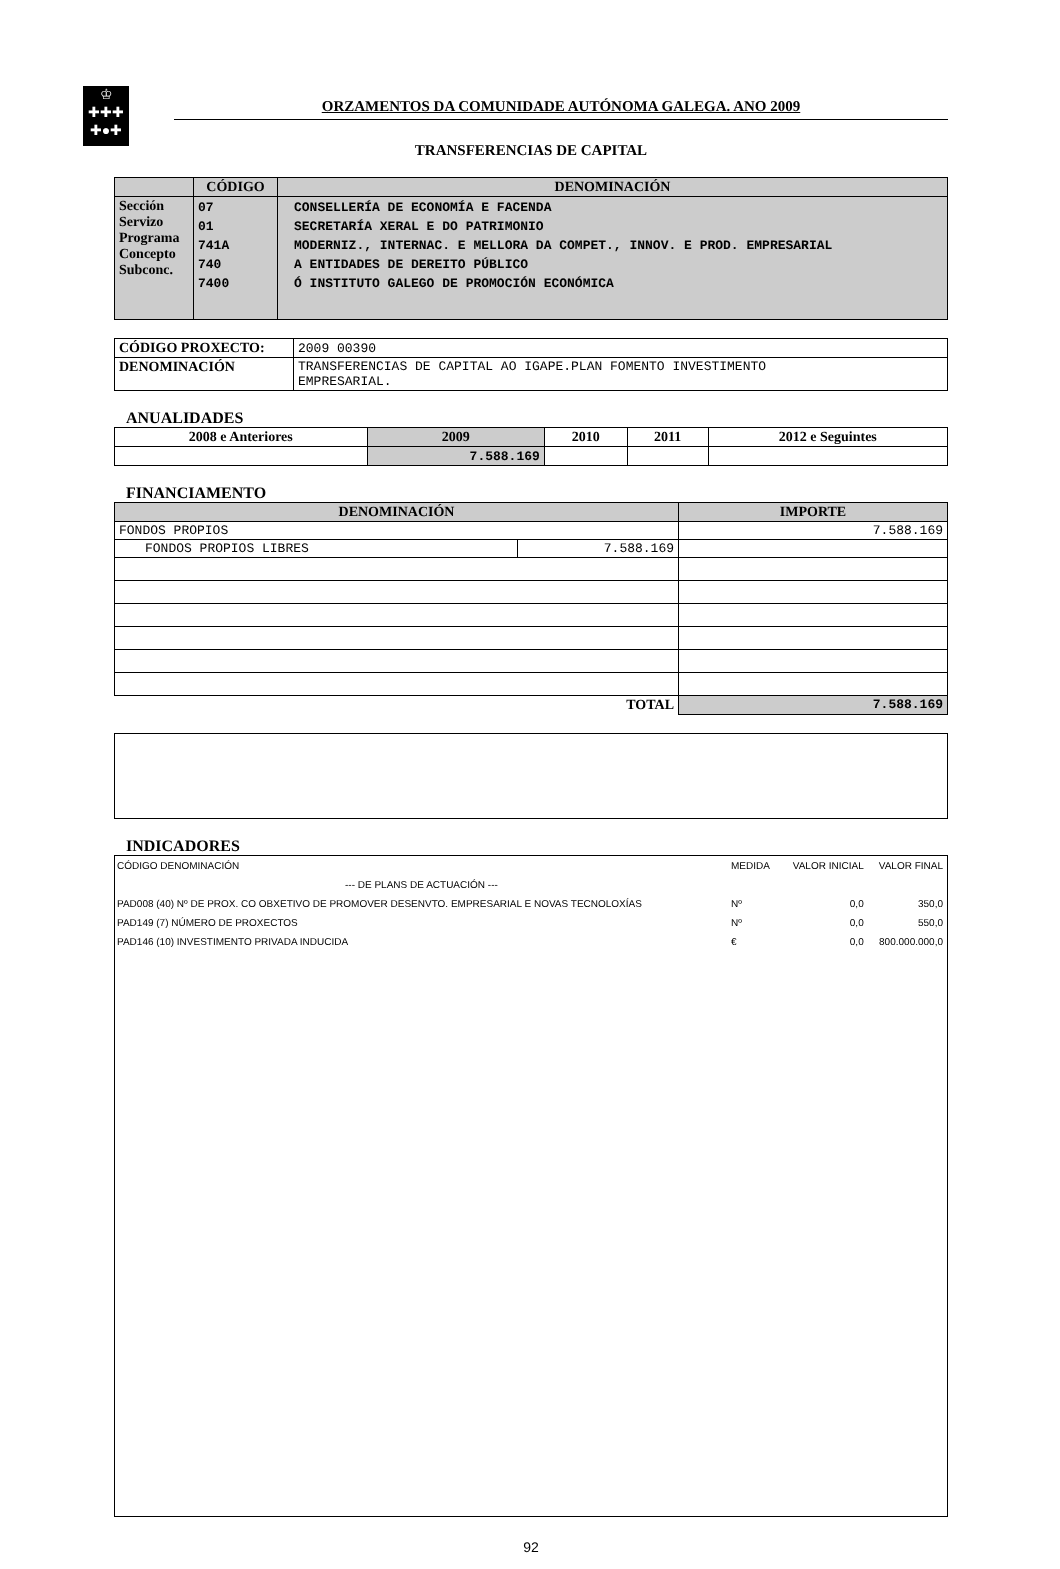♔
✚✚✚
✚●✚
ORZAMENTOS DA COMUNIDADE AUTÓNOMA GALEGA. ANO 2009
TRANSFERENCIAS DE CAPITAL
| | CÓDIGO | DENOMINACIÓN |
| --- | --- | --- |
| Sección Servizo Programa Concepto Subconc. | 07 01 741A 740 7400 | CONSELLERÍA DE ECONOMÍA E FACENDA SECRETARÍA XERAL E DO PATRIMONIO MODERNIZ., INTERNAC. E MELLORA DA COMPET., INNOV. E PROD. EMPRESARIAL A ENTIDADES DE DEREITO PÚBLICO Ó INSTITUTO GALEGO DE PROMOCIÓN ECONÓMICA |
| CÓDIGO PROXECTO: | 2009 00390 |
| DENOMINACIÓN | TRANSFERENCIAS DE CAPITAL AO IGAPE.PLAN FOMENTO INVESTIMENTO EMPRESARIAL. |
ANUALIDADES
| 2008 e Anteriores | 2009 | 2010 | 2011 | 2012 e Seguintes |
| --- | --- | --- | --- | --- |
| | 7.588.169 | | | |
FINANCIAMENTO
| DENOMINACIÓN | | IMPORTE |
| --- | --- | --- |
| FONDOS PROPIOS | | 7.588.169 |
| FONDOS PROPIOS LIBRES | 7.588.169 | |
| TOTAL | | 7.588.169 |
INDICADORES
| CÓDIGO DENOMINACIÓN | MEDIDA | VALOR INICIAL | VALOR FINAL |
| --- DE PLANS DE ACTUACIÓN --- | | | |
| PAD008 (40) Nº DE PROX. CO OBXETIVO DE PROMOVER DESENVTO. EMPRESARIAL E NOVAS TECNOLOXÍAS | Nº | 0,0 | 350,0 |
| PAD149 (7) NÚMERO DE PROXECTOS | Nº | 0,0 | 550,0 |
| PAD146 (10) INVESTIMENTO PRIVADA INDUCIDA | € | 0,0 | 800.000.000,0 |
92